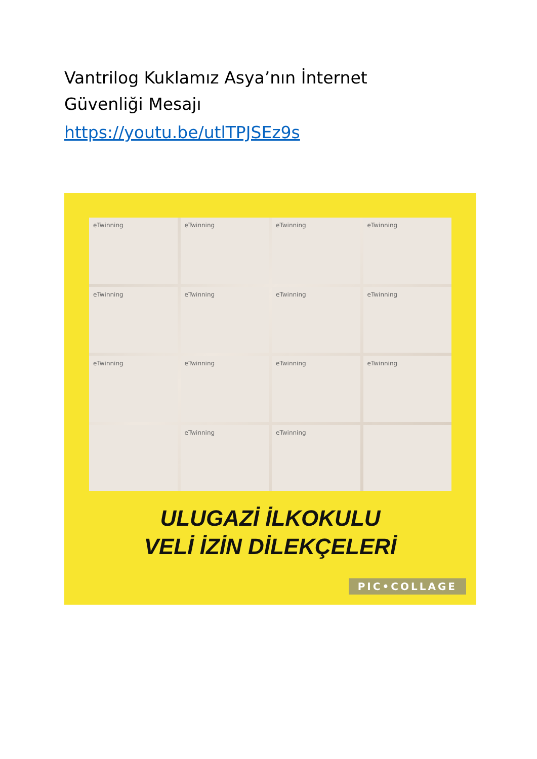Vantrilog Kuklamız Asya’nın İnternet Güvenliği Mesajı
https://youtu.be/utlTPJSEz9s
eTwinning
eTwinning
eTwinning
eTwinning
eTwinning
eTwinning
eTwinning
eTwinning
eTwinning
eTwinning
eTwinning
eTwinning
eTwinning
eTwinning
ULUGAZİ İLKOKULU
VELİ İZİN DİLEKÇELERİ
PIC•COLLAGE